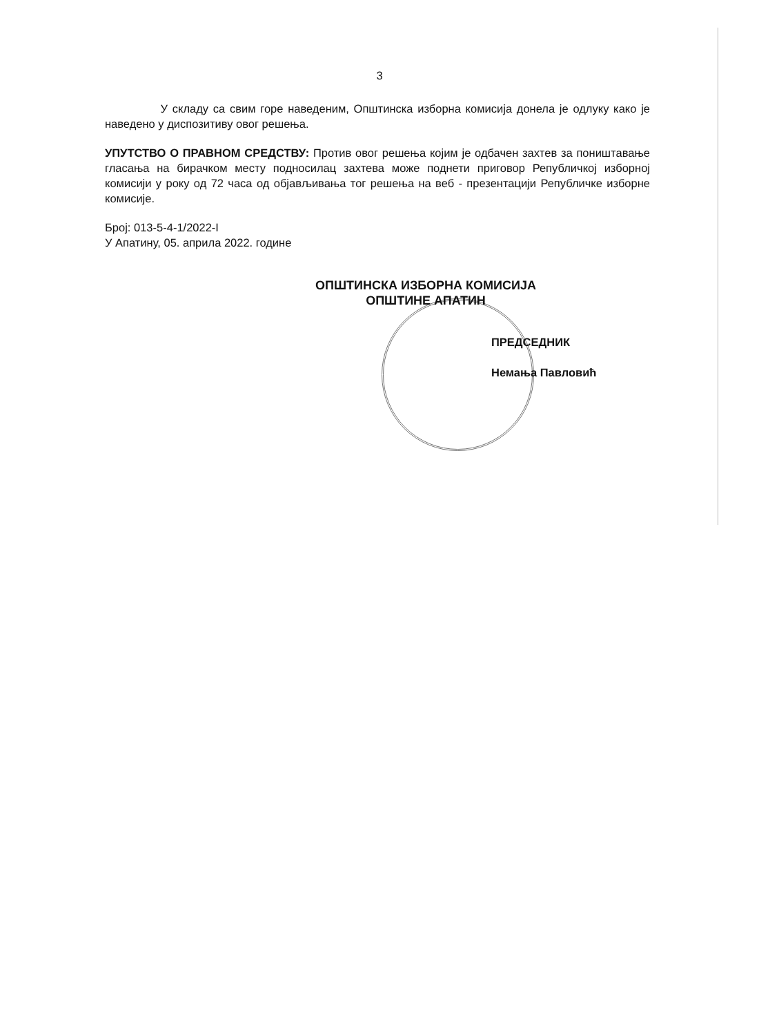3
У складу са свим горе наведеним, Општинска изборна комисија донела је одлуку како је наведено у диспозитиву овог решења.
УПУТСТВО О ПРАВНОМ СРЕДСТВУ: Против овог решења којим је одбачен захтев за поништавање гласања на бирачком месту подносилац захтева може поднети приговор Републичкој изборној комисији у року од 72 часа од објављивања тог решења на веб - презентацији Републичке изборне комисије.
Број: 013-5-4-1/2022-I
У Апатину, 05. априла 2022. године
ОПШТИНСКА ИЗБОРНА КОМИСИЈА
ОПШТИНЕ АПАТИН
ПРЕДСЕДНИК
Немања Павловић